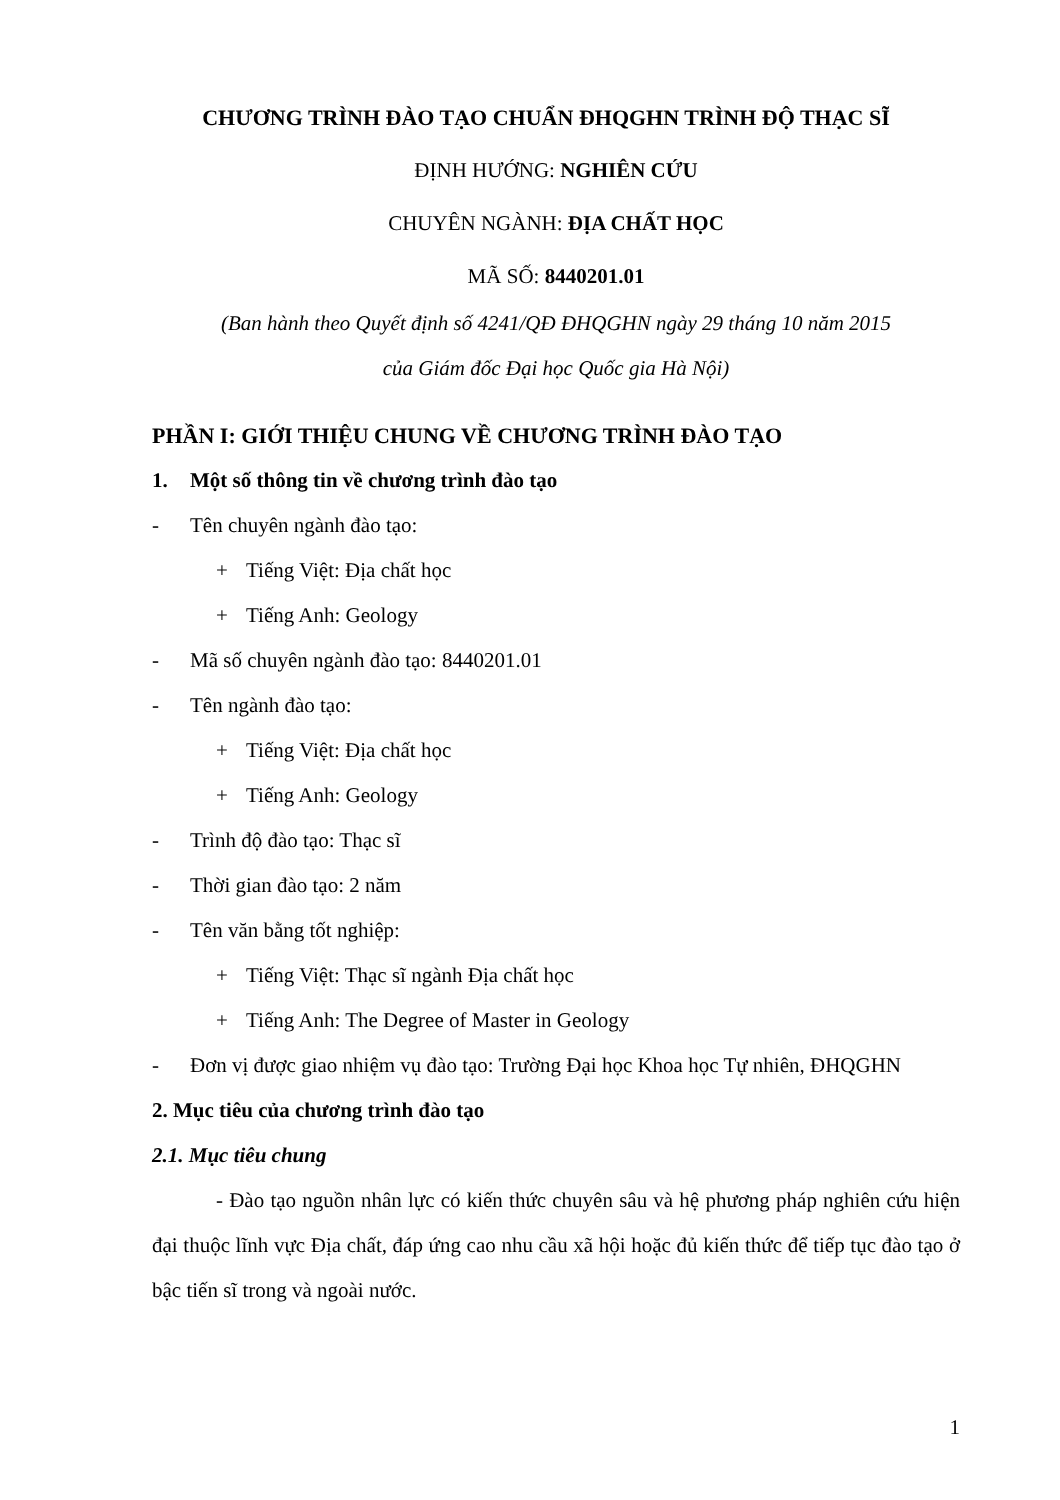CHƯƠNG TRÌNH ĐÀO TẠO CHUẨN ĐHQGHN TRÌNH ĐỘ THẠC SĨ
ĐỊNH HƯỚNG: NGHIÊN CỨU
CHUYÊN NGÀNH: ĐỊA CHẤT HỌC
MÃ SỐ: 8440201.01
(Ban hành theo Quyết định số 4241/QĐ ĐHQGHN ngày 29 tháng 10 năm 2015
của Giám đốc Đại học Quốc gia Hà Nội)
PHẦN I: GIỚI THIỆU CHUNG VỀ CHƯƠNG TRÌNH ĐÀO TẠO
1. Một số thông tin về chương trình đào tạo
- Tên chuyên ngành đào tạo:
+ Tiếng Việt: Địa chất học
+ Tiếng Anh: Geology
- Mã số chuyên ngành đào tạo: 8440201.01
- Tên ngành đào tạo:
+ Tiếng Việt: Địa chất học
+ Tiếng Anh: Geology
- Trình độ đào tạo: Thạc sĩ
- Thời gian đào tạo: 2 năm
- Tên văn bằng tốt nghiệp:
+ Tiếng Việt: Thạc sĩ ngành Địa chất học
+ Tiếng Anh: The Degree of Master in Geology
- Đơn vị được giao nhiệm vụ đào tạo: Trường Đại học Khoa học Tự nhiên, ĐHQGHN
2. Mục tiêu của chương trình đào tạo
2.1. Mục tiêu chung
- Đào tạo nguồn nhân lực có kiến thức chuyên sâu và hệ phương pháp nghiên cứu hiện đại thuộc lĩnh vực Địa chất, đáp ứng cao nhu cầu xã hội hoặc đủ kiến thức để tiếp tục đào tạo ở bậc tiến sĩ trong và ngoài nước.
1